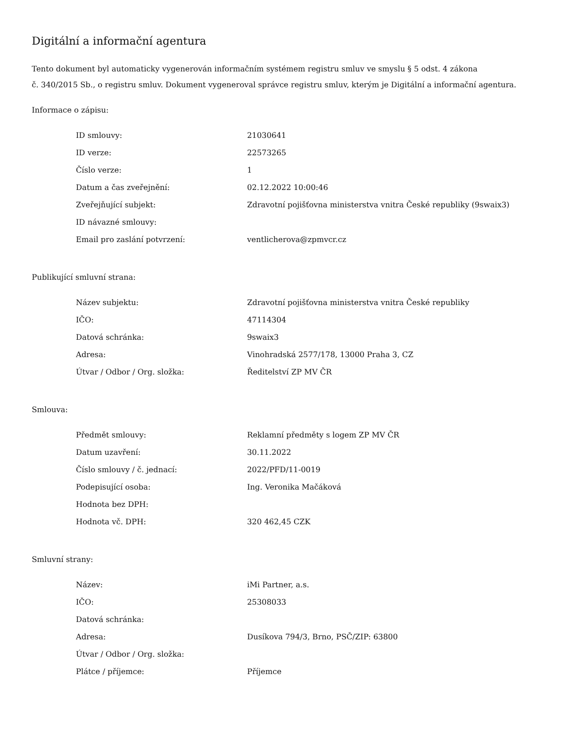Digitální a informační agentura
Tento dokument byl automaticky vygenerován informačním systémem registru smluv ve smyslu § 5 odst. 4 zákona
č. 340/2015 Sb., o registru smluv. Dokument vygeneroval správce registru smluv, kterým je Digitální a informační agentura.
Informace o zápisu:
| ID smlouvy: | 21030641 |
| ID verze: | 22573265 |
| Číslo verze: | 1 |
| Datum a čas zveřejnění: | 02.12.2022 10:00:46 |
| Zveřejňující subjekt: | Zdravotní pojišťovna ministerstva vnitra České republiky (9swaix3) |
| ID návazné smlouvy: | |
| Email pro zaslání potvrzení: | ventlicherova@zpmvcr.cz |
Publikující smluvní strana:
| Název subjektu: | Zdravotní pojišťovna ministerstva vnitra České republiky |
| IČO: | 47114304 |
| Datová schránka: | 9swaix3 |
| Adresa: | Vinohradská 2577/178, 13000 Praha 3, CZ |
| Útvar / Odbor / Org. složka: | Ředitelství ZP MV ČR |
Smlouva:
| Předmět smlouvy: | Reklamní předměty s logem ZP MV ČR |
| Datum uzavření: | 30.11.2022 |
| Číslo smlouvy / č. jednací: | 2022/PFD/11-0019 |
| Podepisující osoba: | Ing. Veronika Mačáková |
| Hodnota bez DPH: | |
| Hodnota vč. DPH: | 320 462,45 CZK |
Smluvní strany:
| Název: | iMi Partner, a.s. |
| IČO: | 25308033 |
| Datová schránka: | |
| Adresa: | Dusíkova 794/3, Brno, PSČ/ZIP: 63800 |
| Útvar / Odbor / Org. složka: | |
| Plátce / příjemce: | Příjemce |